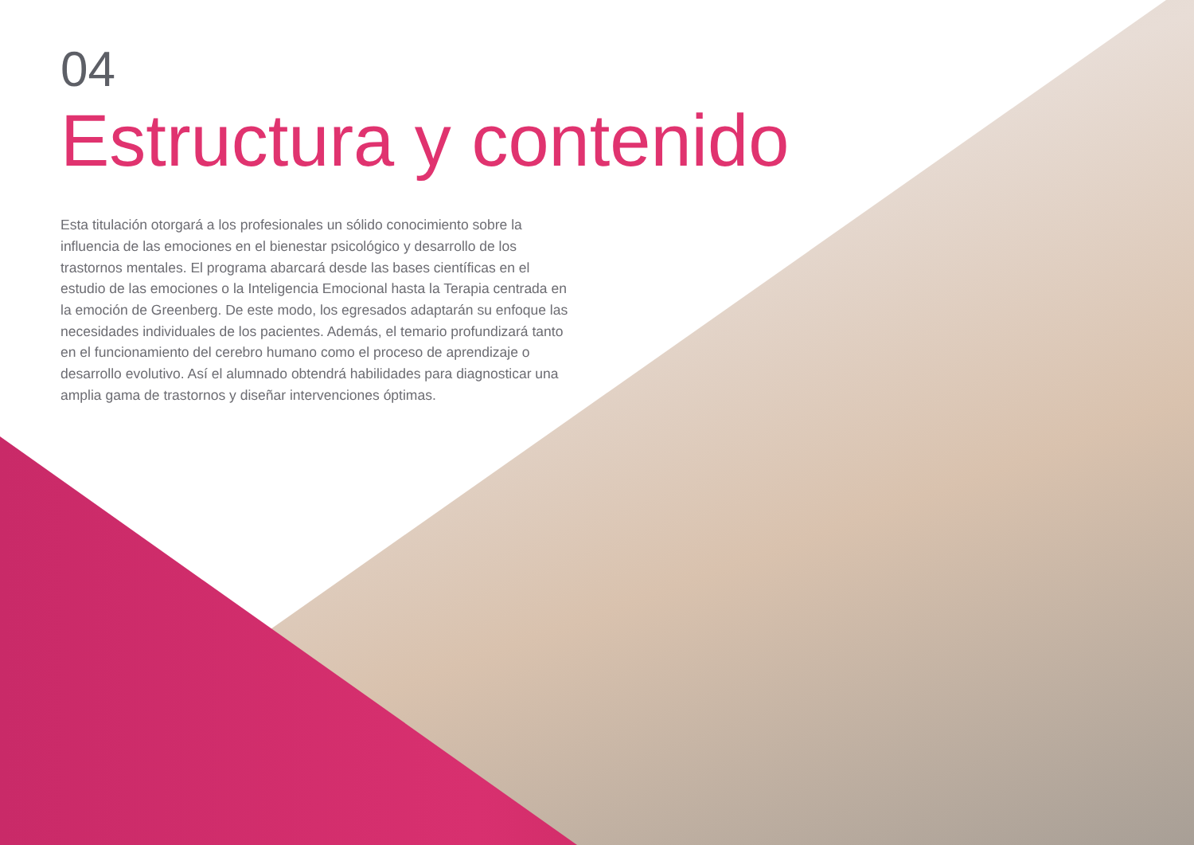04
Estructura y contenido
Esta titulación otorgará a los profesionales un sólido conocimiento sobre la influencia de las emociones en el bienestar psicológico y desarrollo de los trastornos mentales. El programa abarcará desde las bases científicas en el estudio de las emociones o la Inteligencia Emocional hasta la Terapia centrada en la emoción de Greenberg. De este modo, los egresados adaptarán su enfoque las necesidades individuales de los pacientes. Además, el temario profundizará tanto en el funcionamiento del cerebro humano como el proceso de aprendizaje o desarrollo evolutivo. Así el alumnado obtendrá habilidades para diagnosticar una amplia gama de trastornos y diseñar intervenciones óptimas.